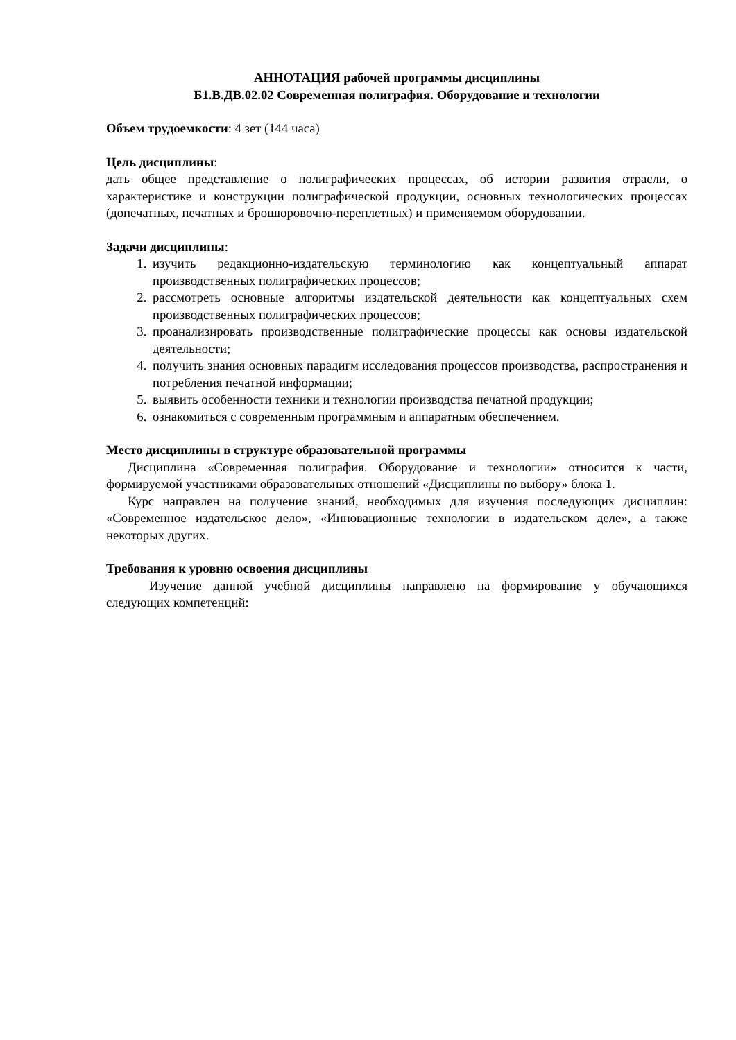АННОТАЦИЯ рабочей программы дисциплины
Б1.В.ДВ.02.02 Современная полиграфия. Оборудование и технологии
Объем трудоемкости: 4 зет (144 часа)
Цель дисциплины:
дать общее представление о полиграфических процессах, об истории развития отрасли, о характеристике и конструкции полиграфической продукции, основных технологических процессах (допечатных, печатных и брошюровочно-переплетных) и применяемом оборудовании.
Задачи дисциплины:
1. изучить редакционно-издательскую терминологию как концептуальный аппарат производственных полиграфических процессов;
2. рассмотреть основные алгоритмы издательской деятельности как концептуальных схем производственных полиграфических процессов;
3. проанализировать производственные полиграфические процессы как основы издательской деятельности;
4. получить знания основных парадигм исследования процессов производства, распространения и потребления печатной информации;
5. выявить особенности техники и технологии производства печатной продукции;
6. ознакомиться с современным программным и аппаратным обеспечением.
Место дисциплины в структуре образовательной программы
Дисциплина «Современная полиграфия. Оборудование и технологии» относится к части, формируемой участниками образовательных отношений «Дисциплины по выбору» блока 1.
Курс направлен на получение знаний, необходимых для изучения последующих дисциплин: «Современное издательское дело», «Инновационные технологии в издательском деле», а также некоторых других.
Требования к уровню освоения дисциплины
Изучение данной учебной дисциплины направлено на формирование у обучающихся следующих компетенций: